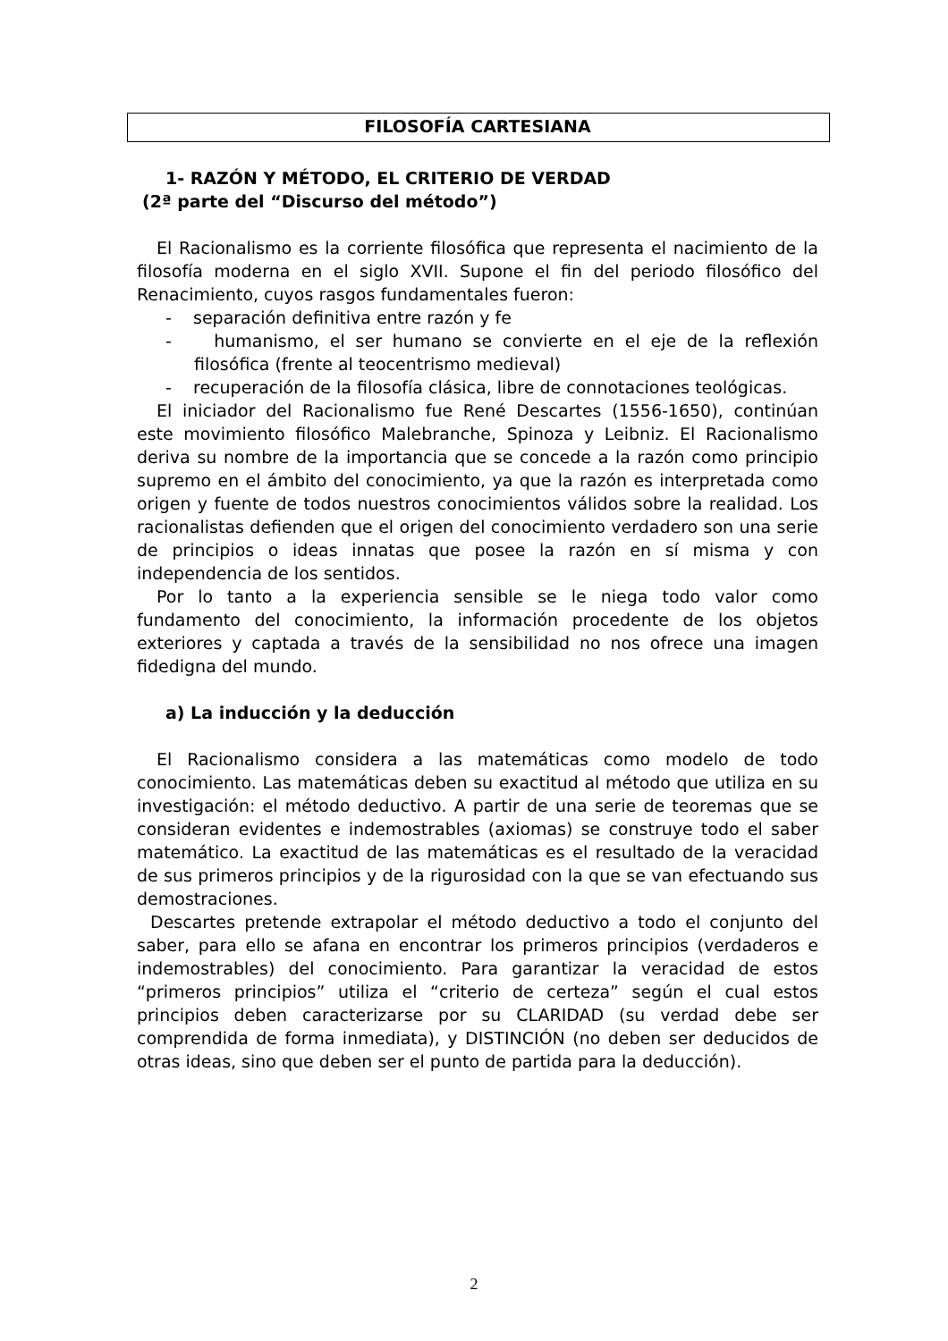FILOSOFÍA CARTESIANA
1- RAZÓN Y MÉTODO, EL CRITERIO DE VERDAD
(2ª parte del “Discurso del método”)
El Racionalismo es la corriente filosófica que representa el nacimiento de la filosofía moderna en el siglo XVII. Supone el fin del periodo filosófico del Renacimiento, cuyos rasgos fundamentales fueron:
- separación definitiva entre razón y fe
- humanismo, el ser humano se convierte en el eje de la reflexión filosófica (frente al teocentrismo medieval)
- recuperación de la filosofía clásica, libre de connotaciones teológicas.
El iniciador del Racionalismo fue René Descartes (1556-1650), continúan este movimiento filosófico Malebranche, Spinoza y Leibniz. El Racionalismo deriva su nombre de la importancia que se concede a la razón como principio supremo en el ámbito del conocimiento, ya que la razón es interpretada como origen y fuente de todos nuestros conocimientos válidos sobre la realidad. Los racionalistas defienden que el origen del conocimiento verdadero son una serie de principios o ideas innatas que posee la razón en sí misma y con independencia de los sentidos.
Por lo tanto a la experiencia sensible se le niega todo valor como fundamento del conocimiento, la información procedente de los objetos exteriores y captada a través de la sensibilidad no nos ofrece una imagen fidedigna del mundo.
a) La inducción y la deducción
El Racionalismo considera a las matemáticas como modelo de todo conocimiento. Las matemáticas deben su exactitud al método que utiliza en su investigación: el método deductivo. A partir de una serie de teoremas que se consideran evidentes e indemostrables (axiomas) se construye todo el saber matemático. La exactitud de las matemáticas es el resultado de la veracidad de sus primeros principios y de la rigurosidad con la que se van efectuando sus demostraciones.
Descartes pretende extrapolar el método deductivo a todo el conjunto del saber, para ello se afana en encontrar los primeros principios (verdaderos e indemostrables) del conocimiento. Para garantizar la veracidad de estos “primeros principios” utiliza el “criterio de certeza” según el cual estos principios deben caracterizarse por su CLARIDAD (su verdad debe ser comprendida de forma inmediata), y DISTINCIÓN (no deben ser deducidos de otras ideas, sino que deben ser el punto de partida para la deducción).
2